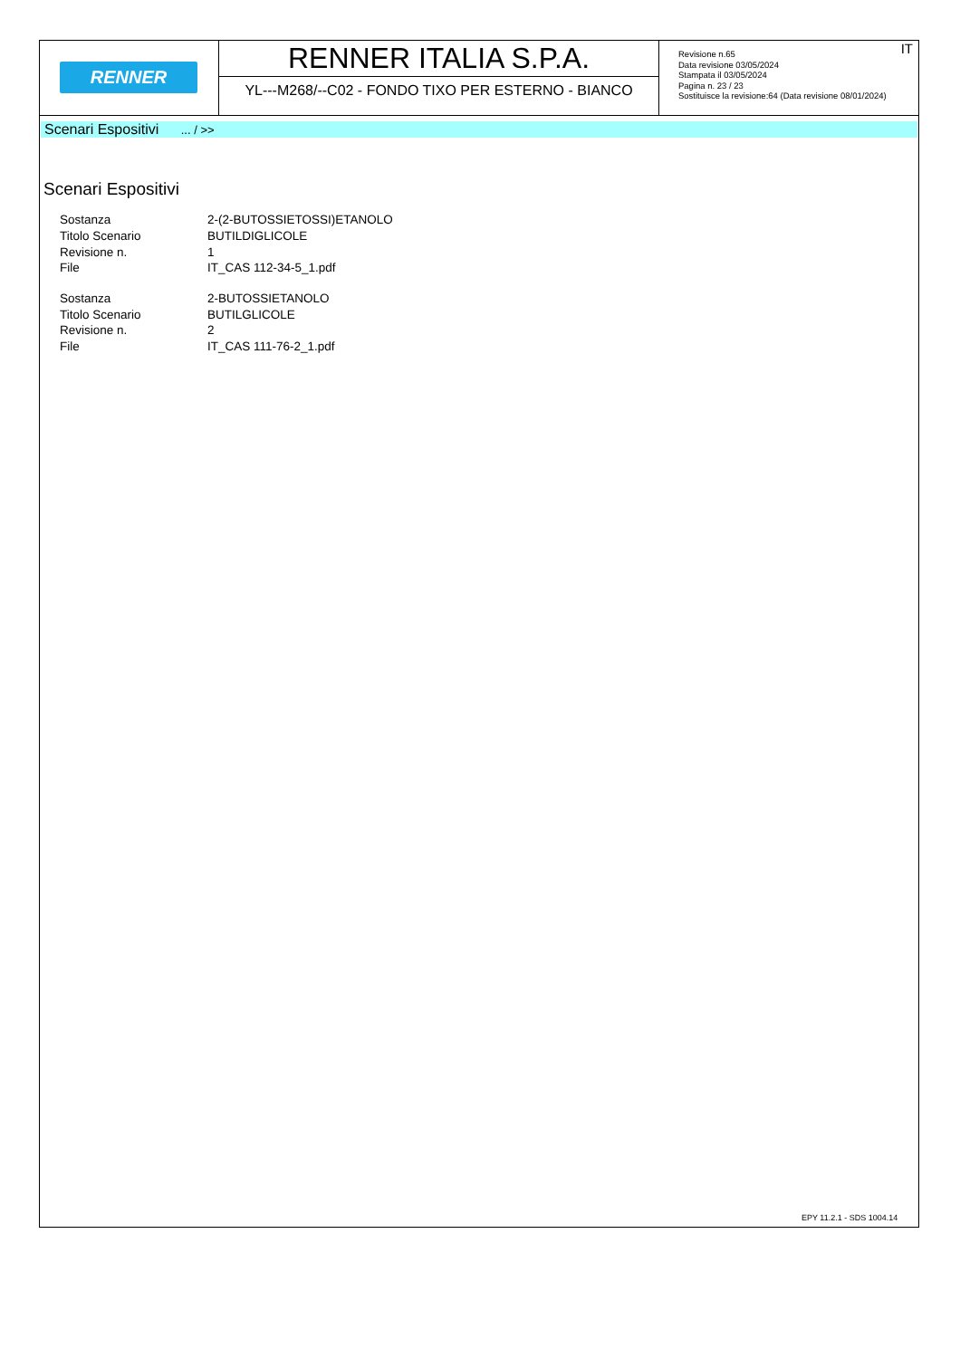RENNER
RENNER ITALIA S.P.A.
YL---M268/--C02 - FONDO TIXO PER ESTERNO - BIANCO
IT Revisione n.65
Data revisione 03/05/2024
Stampata il 03/05/2024
Pagina n. 23 / 23
Sostituisce la revisione:64 (Data revisione 08/01/2024)
Scenari Espositivi ... / >>
Scenari Espositivi
| Sostanza | 2-(2-BUTOSSIETOSSI)ETANOLO |
| Titolo Scenario | BUTILDIGLICOLE |
| Revisione n. | 1 |
| File | IT_CAS 112-34-5_1.pdf |
| Sostanza | 2-BUTOSSIETANOLO |
| Titolo Scenario | BUTILGLICOLE |
| Revisione n. | 2 |
| File | IT_CAS 111-76-2_1.pdf |
EPY 11.2.1 - SDS 1004.14